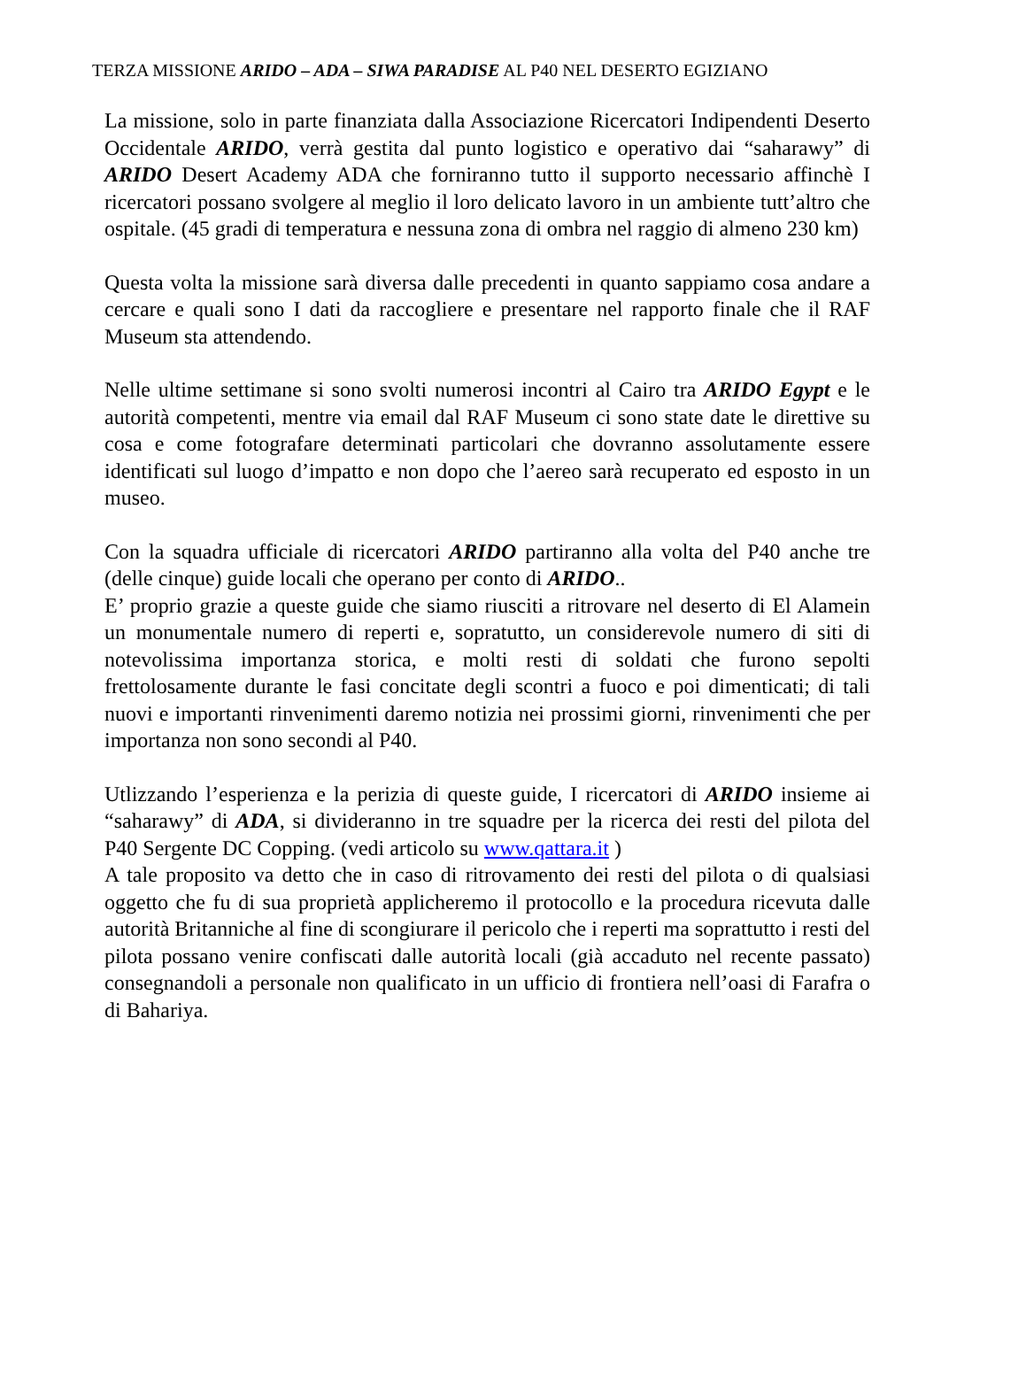TERZA MISSIONE ARIDO – ADA – SIWA PARADISE AL P40 NEL DESERTO EGIZIANO
La missione, solo in parte finanziata dalla Associazione Ricercatori Indipendenti Deserto Occidentale ARIDO, verrà gestita dal punto logistico e operativo dai “saharawy” di ARIDO Desert Academy ADA che forniranno tutto il supporto necessario affinchè I ricercatori possano svolgere al meglio il loro delicato lavoro in un ambiente tutt’altro che ospitale. (45 gradi di temperatura e nessuna zona di ombra nel raggio di almeno 230 km)
Questa volta la missione sarà diversa dalle precedenti in quanto sappiamo cosa andare a cercare e quali sono I dati da raccogliere e presentare nel rapporto finale che il RAF Museum sta attendendo.
Nelle ultime settimane si sono svolti numerosi incontri al Cairo tra ARIDO Egypt e le autorità competenti, mentre via email dal RAF Museum ci sono state date le direttive su cosa e come fotografare determinati particolari che dovranno assolutamente essere identificati sul luogo d’impatto e non dopo che l’aereo sarà recuperato ed esposto in un museo.
Con la squadra ufficiale di ricercatori ARIDO partiranno alla volta del P40 anche tre (delle cinque) guide locali che operano per conto di ARIDO..
E’ proprio grazie a queste guide che siamo riusciti a ritrovare nel deserto di El Alamein un monumentale numero di reperti e, sopratutto, un considerevole numero di siti di notevolissima importanza storica, e molti resti di soldati che furono sepolti frettolosamente durante le fasi concitate degli scontri a fuoco e poi dimenticati; di tali nuovi e importanti rinvenimenti daremo notizia nei prossimi giorni, rinvenimenti che per importanza non sono secondi al P40.
Utlizzando l’esperienza e la perizia di queste guide, I ricercatori di ARIDO insieme ai “saharawy” di ADA, si divideranno in tre squadre per la ricerca dei resti del pilota del P40 Sergente DC Copping. (vedi articolo su www.qattara.it )
A tale proposito va detto che in caso di ritrovamento dei resti del pilota o di qualsiasi oggetto che fu di sua proprietà applicheremo il protocollo e la procedura ricevuta dalle autorità Britanniche al fine di scongiurare il pericolo che i reperti ma soprattutto i resti del pilota possano venire confiscati dalle autorità locali (già accaduto nel recente passato) consegnandoli a personale non qualificato in un ufficio di frontiera nell’oasi di Farafra o di Bahariya.